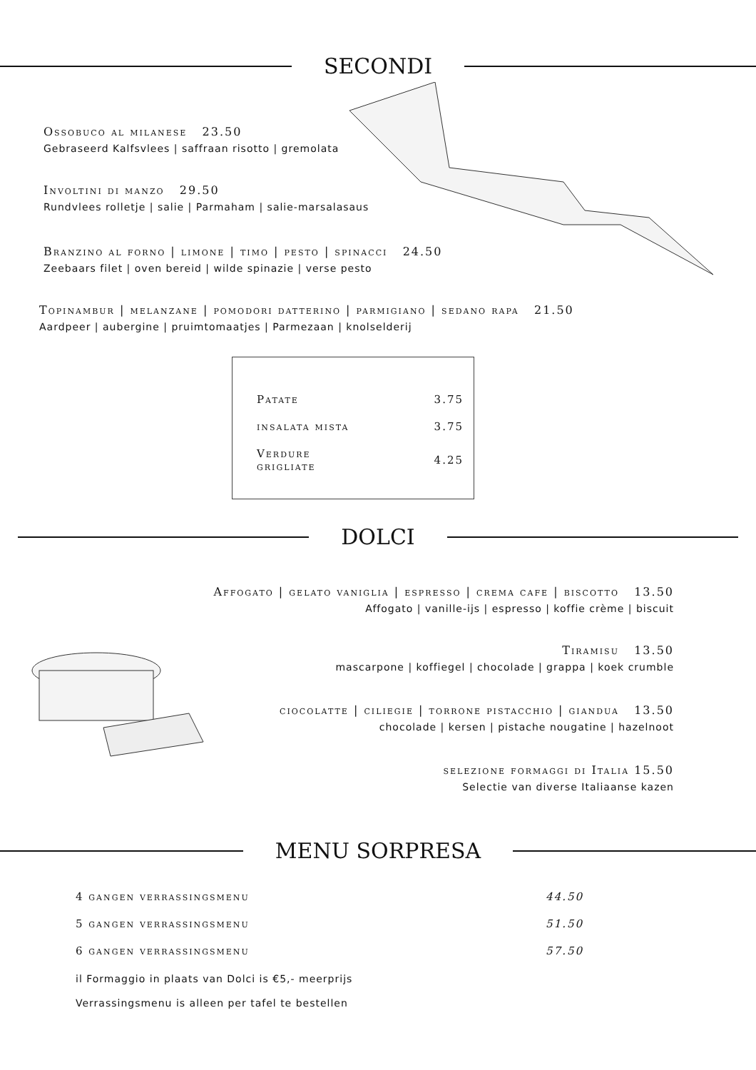SECONDI
Ossobuco al milanese 23.50
Gebraseerd Kalfsvlees | saffraan risotto | gremolata
Involtini di manzo 29.50
Rundvlees rolletje | salie | Parmaham | salie-marsalasaus
Branzino al forno | limone | timo | pesto | spinacci 24.50
Zeebaars filet | oven bereid | wilde spinazie | verse pesto
Topinambur | melanzane | pomodori datterino | parmigiano | sedano rapa 21.50
Aardpeer | aubergine | pruimtomaatjes | Parmezaan | knolselderij
| Patate | 3.75 |
| insalata mista | 3.75 |
| Verdure grigliate | 4.25 |
DOLCI
Affogato | gelato vaniglia | espresso | crema cafe | biscotto 13.50
Affogato | vanille-ijs | espresso | koffie crème | biscuit
Tiramisu 13.50
mascarpone | koffiegel | chocolade | grappa | koek crumble
ciocolatte | ciliegie | torrone pistacchio | giandua 13.50
chocolade | kersen | pistache nougatine | hazelnoot
selezione formaggi di Italia 15.50
Selectie van diverse Italiaanse kazen
MENU SORPRESA
| 4 gangen verrassingsmenu | 44.50 |
| 5 gangen verrassingsmenu | 51.50 |
| 6 gangen verrassingsmenu | 57.50 |
il Formaggio in plaats van Dolci is €5,- meerprijs
Verrassingsmenu is alleen per tafel te bestellen